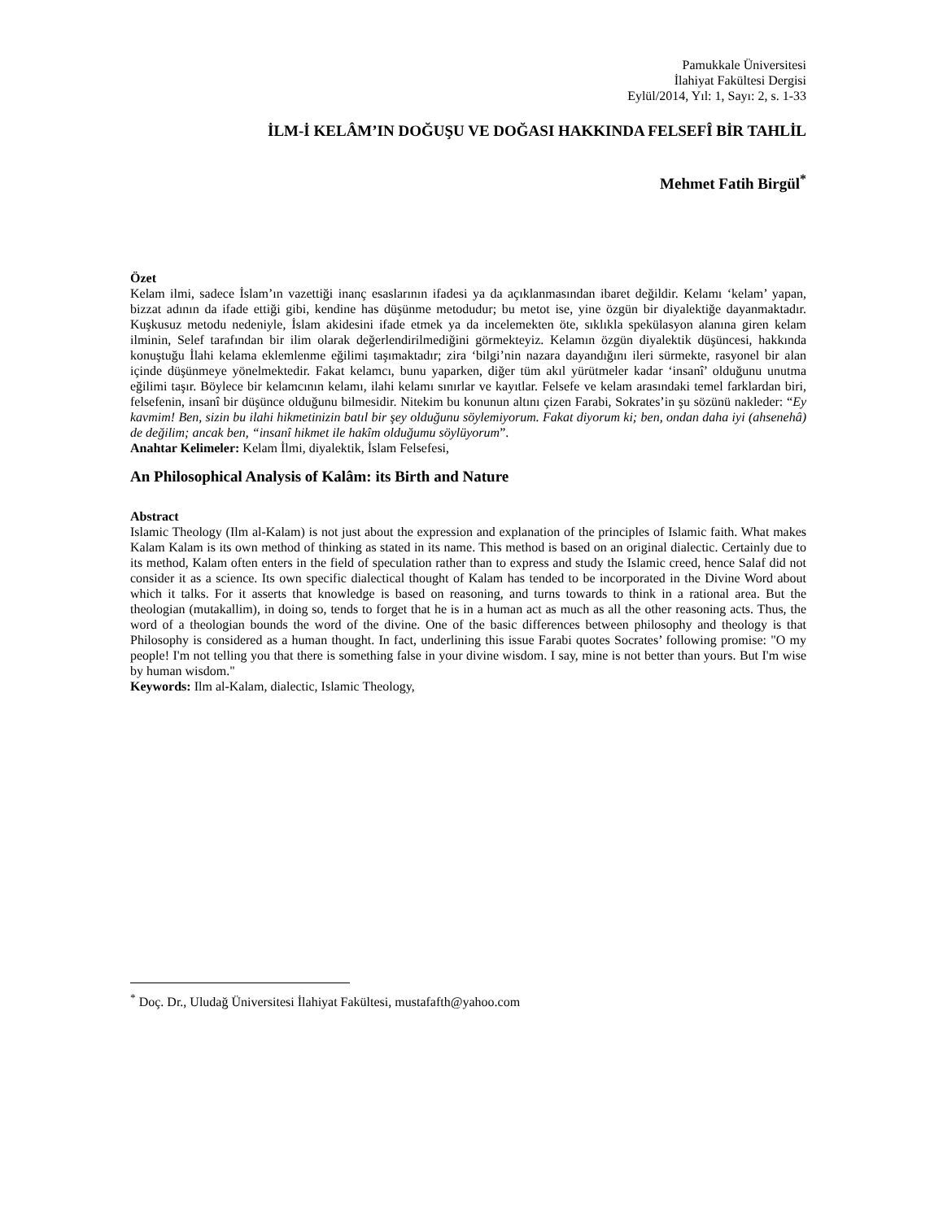Pamukkale Üniversitesi
İlahiyat Fakültesi Dergisi
Eylül/2014, Yıl: 1, Sayı: 2, s. 1-33
İLM-İ KELÂM’IN DOĞUŞU VE DOĞASI HAKKINDA FELSEFÎ BİR TAHLİL
Mehmet Fatih Birgül<sup>*</sup>
Özet
Kelam ilmi, sadece İslam’ın vazettiği inanç esaslarının ifadesi ya da açıklanmasından ibaret değildir. Kelamı ‘kelam’ yapan, bizzat adının da ifade ettiği gibi, kendine has düşünme metodudur; bu metot ise, yine özgün bir diyalektiğe dayanmaktadır. Kuşkusuz metodu nedeniyle, İslam akidesini ifade etmek ya da incelemekten öte, sıklıkla spekülasyon alanına giren kelam ilminin, Selef tarafından bir ilim olarak değerlendirilmediğini görmekteyiz. Kelamın özgün diyalektik düşüncesi, hakkında konuştuğu İlahi kelama eklemlenme eğilimi taşımaktadır; zira ‘bilgi’nin nazara dayandığını ileri sürmekte, rasyonel bir alan içinde düşünmeye yönelmektedir. Fakat kelamcı, bunu yaparken, diğer tüm akıl yürütmeler kadar ‘insanî’ olduğunu unutma eğilimi taşır. Böylece bir kelamcının kelamı, ilahi kelamı sınırlar ve kayıtlar. Felsefe ve kelam arasındaki temel farklardan biri, felsefenin, insanî bir düşünce olduğunu bilmesidir. Nitekim bu konunun altını çizen Farabi, Sokrates’in şu sözünü nakleder: “Ey kavmim! Ben, sizin bu ilahi hikmetinizin batıl bir şey olduğunu söylemiyorum. Fakat diyorum ki; ben, ondan daha iyi (ahsenehâ) de değilim; ancak ben, “insanî hikmet ile hakîm olduğumu söylüyorum”.
Anahtar Kelimeler: Kelam İlmi, diyalektik, İslam Felsefesi,
An Philosophical Analysis of Kalâm: its Birth and Nature
Abstract
Islamic Theology (Ilm al-Kalam) is not just about the expression and explanation of the principles of Islamic faith. What makes Kalam Kalam is its own method of thinking as stated in its name. This method is based on an original dialectic. Certainly due to its method, Kalam often enters in the field of speculation rather than to express and study the Islamic creed, hence Salaf did not consider it as a science. Its own specific dialectical thought of Kalam has tended to be incorporated in the Divine Word about which it talks. For it asserts that knowledge is based on reasoning, and turns towards to think in a rational area. But the theologian (mutakallim), in doing so, tends to forget that he is in a human act as much as all the other reasoning acts. Thus, the word of a theologian bounds the word of the divine. One of the basic differences between philosophy and theology is that Philosophy is considered as a human thought. In fact, underlining this issue Farabi quotes Socrates’ following promise: "O my people! I'm not telling you that there is something false in your divine wisdom. I say, mine is not better than yours. But I'm wise by human wisdom."
Keywords: Ilm al-Kalam, dialectic, Islamic Theology,
<sup>*</sup> Doç. Dr., Uludağ Üniversitesi İlahiyat Fakültesi, mustafafth@yahoo.com